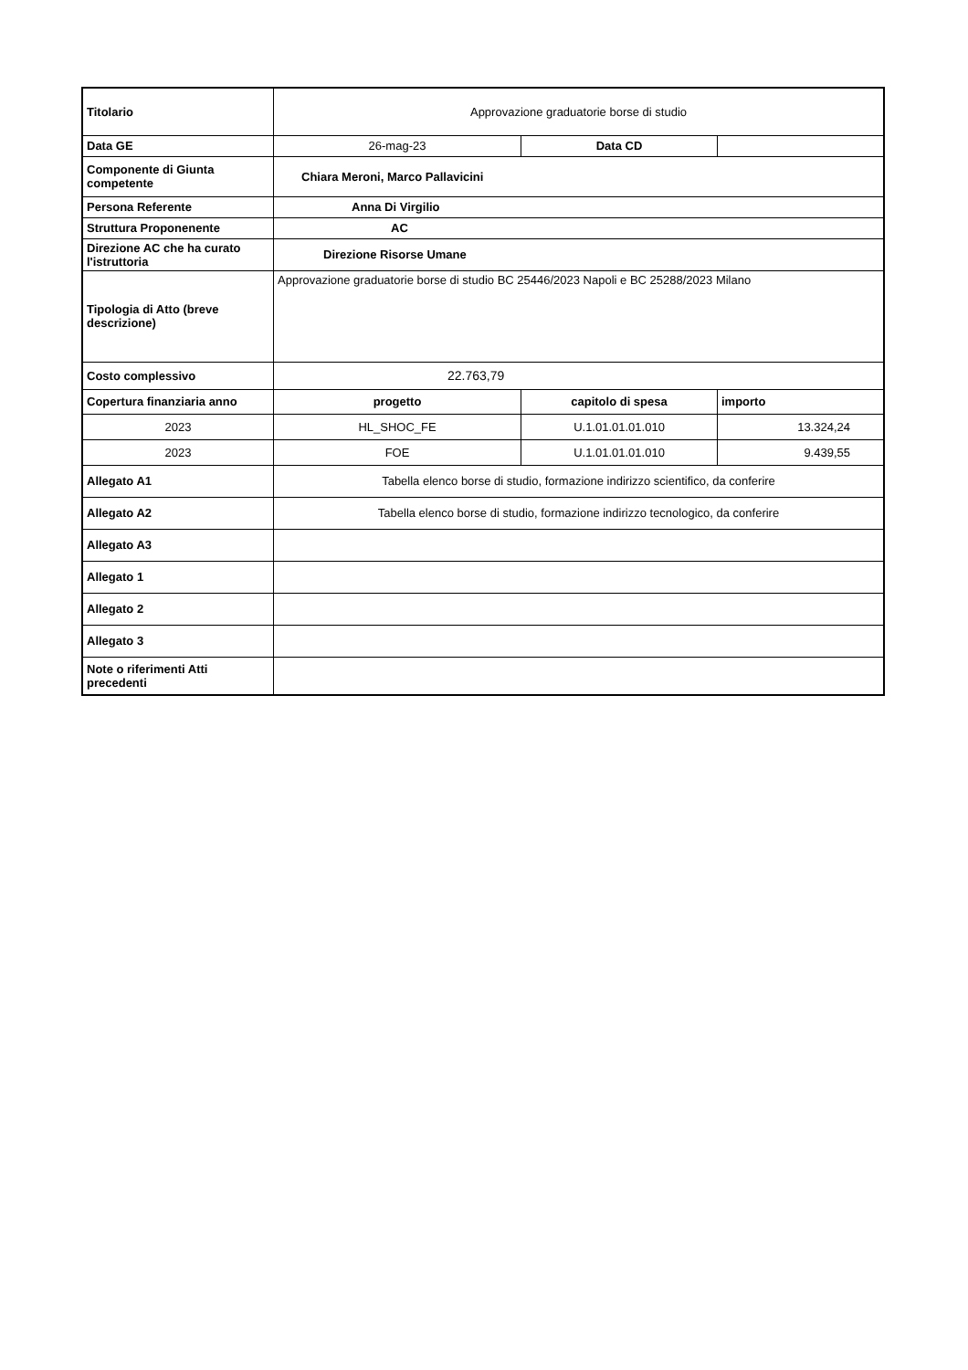| Titolario | Approvazione graduatorie borse di studio | | |
| Data GE | 26-mag-23 | Data CD | |
| Componente di Giunta competente | Chiara Meroni, Marco Pallavicini | | |
| Persona Referente | Anna Di Virgilio | | |
| Struttura Proponenente | AC | | |
| Direzione AC che ha curato l'istruttoria | Direzione Risorse Umane | | |
| Tipologia di Atto (breve descrizione) | Approvazione graduatorie borse di studio BC 25446/2023 Napoli e BC 25288/2023 Milano | | |
| Costo complessivo | 22.763,79 | | |
| Copertura finanziaria anno | progetto | capitolo di spesa | importo |
| 2023 | HL_SHOC_FE | U.1.01.01.01.010 | 13.324,24 |
| 2023 | FOE | U.1.01.01.01.010 | 9.439,55 |
| Allegato A1 | Tabella elenco borse di studio, formazione indirizzo scientifico, da conferire | | |
| Allegato A2 | Tabella elenco borse di studio, formazione indirizzo tecnologico, da conferire | | |
| Allegato A3 | | | |
| Allegato 1 | | | |
| Allegato 2 | | | |
| Allegato 3 | | | |
| Note o riferimenti Atti precedenti | | | |